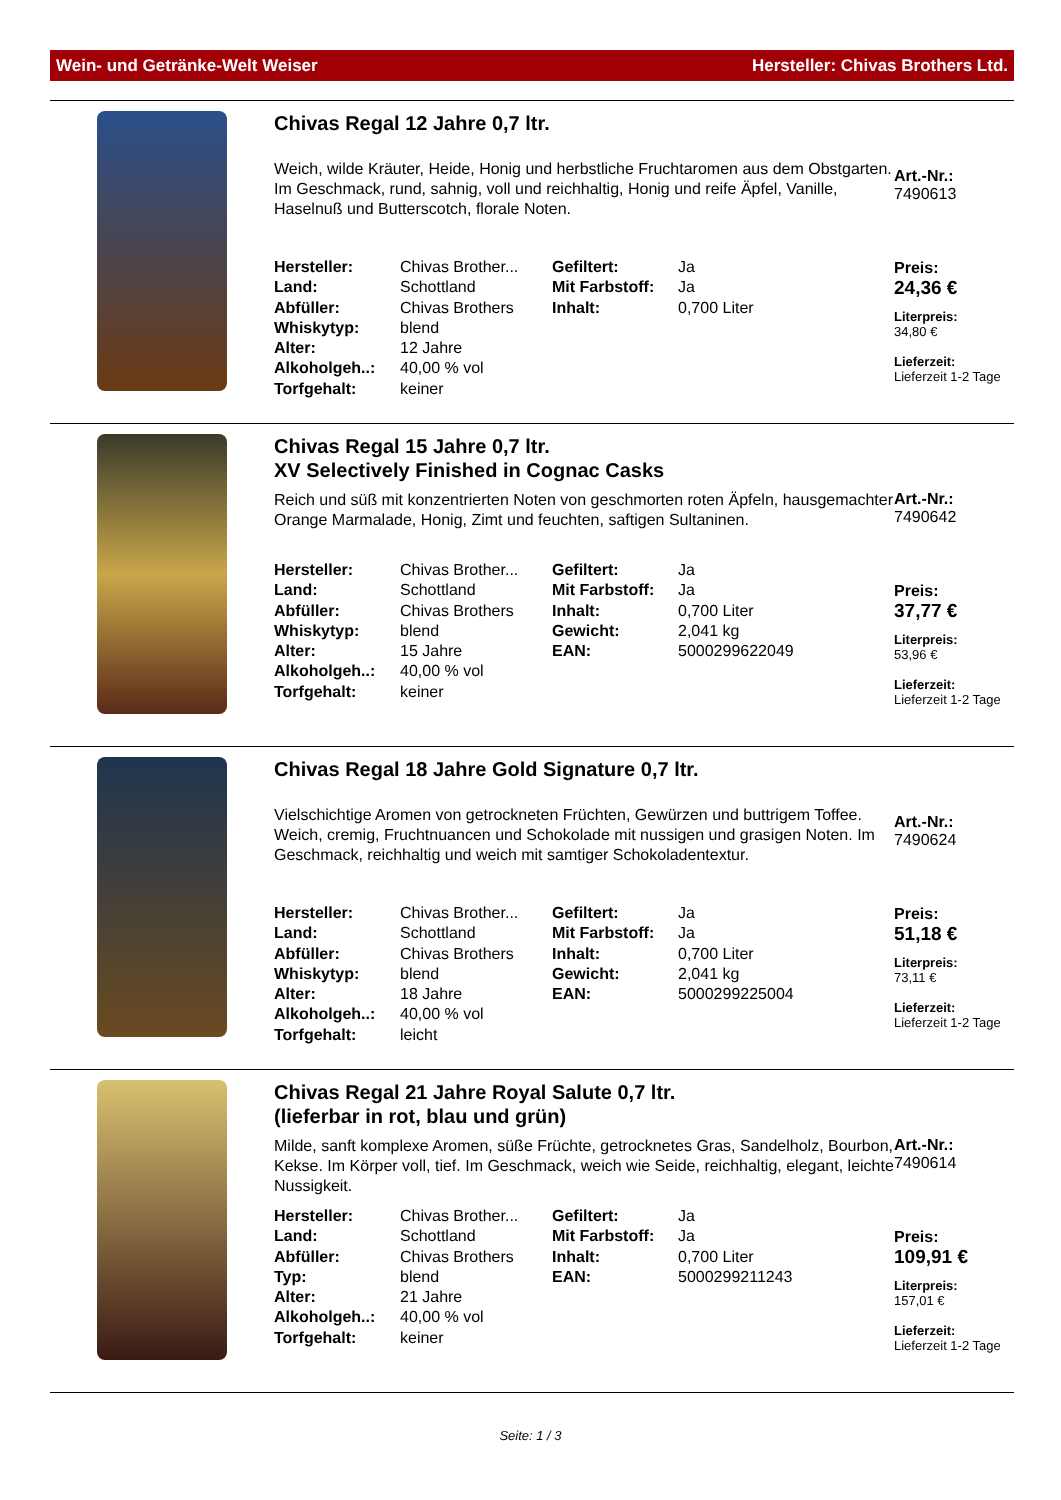Wein- und Getränke-Welt Weiser Hersteller: Chivas Brothers Ltd.
Chivas Regal 12 Jahre 0,7 ltr.
Weich, wilde Kräuter, Heide, Honig und herbstliche Fruchtaromen aus dem Obstgarten. Im Geschmack, rund, sahnig, voll und reichhaltig, Honig und reife Äpfel, Vanille, Haselnuß und Butterscotch, florale Noten.
| Hersteller: | Chivas Brother... | Gefiltert: | Ja |
| Land: | Schottland | Mit Farbstoff: | Ja |
| Abfüller: | Chivas Brothers | Inhalt: | 0,700 Liter |
| Whiskytyp: | blend | | |
| Alter: | 12 Jahre | | |
| Alkoholgeh..: | 40,00 % vol | | |
| Torfgehalt: | keiner | | |
Art.-Nr.:
7490613
Preis:
24,36 €
Literpreis:
34,80 €
Lieferzeit:
Lieferzeit 1-2 Tage
Chivas Regal 15 Jahre 0,7 ltr.
XV Selectively Finished in Cognac Casks
Reich und süß mit konzentrierten Noten von geschmorten roten Äpfeln, hausgemachter Orange Marmalade, Honig, Zimt und feuchten, saftigen Sultaninen.
| Hersteller: | Chivas Brother... | Gefiltert: | Ja |
| Land: | Schottland | Mit Farbstoff: | Ja |
| Abfüller: | Chivas Brothers | Inhalt: | 0,700 Liter |
| Whiskytyp: | blend | Gewicht: | 2,041 kg |
| Alter: | 15 Jahre | EAN: | 5000299622049 |
| Alkoholgeh..: | 40,00 % vol | | |
| Torfgehalt: | keiner | | |
Art.-Nr.:
7490642
Preis:
37,77 €
Literpreis:
53,96 €
Lieferzeit:
Lieferzeit 1-2 Tage
Chivas Regal 18 Jahre Gold Signature 0,7 ltr.
Vielschichtige Aromen von getrockneten Früchten, Gewürzen und buttrigem Toffee. Weich, cremig, Fruchtnuancen und Schokolade mit nussigen und grasigen Noten. Im Geschmack, reichhaltig und weich mit samtiger Schokoladentextur.
| Hersteller: | Chivas Brother... | Gefiltert: | Ja |
| Land: | Schottland | Mit Farbstoff: | Ja |
| Abfüller: | Chivas Brothers | Inhalt: | 0,700 Liter |
| Whiskytyp: | blend | Gewicht: | 2,041 kg |
| Alter: | 18 Jahre | EAN: | 5000299225004 |
| Alkoholgeh..: | 40,00 % vol | | |
| Torfgehalt: | leicht | | |
Art.-Nr.:
7490624
Preis:
51,18 €
Literpreis:
73,11 €
Lieferzeit:
Lieferzeit 1-2 Tage
Chivas Regal 21 Jahre Royal Salute 0,7 ltr.
(lieferbar in rot, blau und grün)
Milde, sanft komplexe Aromen, süße Früchte, getrocknetes Gras, Sandelholz, Bourbon, Kekse. Im Körper voll, tief. Im Geschmack, weich wie Seide, reichhaltig, elegant, leichte Nussigkeit.
| Hersteller: | Chivas Brother... | Gefiltert: | Ja |
| Land: | Schottland | Mit Farbstoff: | Ja |
| Abfüller: | Chivas Brothers | Inhalt: | 0,700 Liter |
| Typ: | blend | EAN: | 5000299211243 |
| Alter: | 21 Jahre | | |
| Alkoholgeh..: | 40,00 % vol | | |
| Torfgehalt: | keiner | | |
Art.-Nr.:
7490614
Preis:
109,91 €
Literpreis:
157,01 €
Lieferzeit:
Lieferzeit 1-2 Tage
Seite: 1 / 3